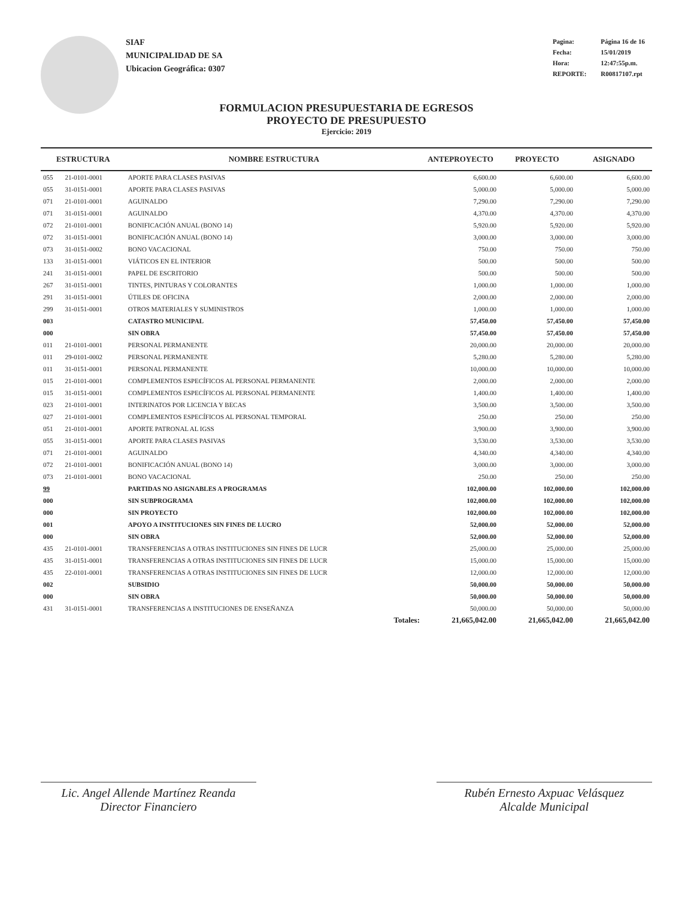SIAF
MUNICIPALIDAD DE SA
Ubicacion Geográfica: 0307
| Pagina: | Página 16 de 16 |
| Fecha: | 15/01/2019 |
| Hora: | 12:47:55p.m. |
| REPORTE: | R00817107.rpt |
FORMULACION PRESUPUESTARIA DE EGRESOS
PROYECTO DE PRESUPUESTO
Ejercicio: 2019
| ESTRUCTURA | | NOMBRE ESTRUCTURA | ANTEPROYECTO | PROYECTO | ASIGNADO |
| --- | --- | --- | --- | --- | --- |
| 055 | 21-0101-0001 | APORTE PARA CLASES PASIVAS | 6,600.00 | 6,600.00 | 6,600.00 |
| 055 | 31-0151-0001 | APORTE PARA CLASES PASIVAS | 5,000.00 | 5,000.00 | 5,000.00 |
| 071 | 21-0101-0001 | AGUINALDO | 7,290.00 | 7,290.00 | 7,290.00 |
| 071 | 31-0151-0001 | AGUINALDO | 4,370.00 | 4,370.00 | 4,370.00 |
| 072 | 21-0101-0001 | BONIFICACIÓN ANUAL (BONO 14) | 5,920.00 | 5,920.00 | 5,920.00 |
| 072 | 31-0151-0001 | BONIFICACIÓN ANUAL (BONO 14) | 3,000.00 | 3,000.00 | 3,000.00 |
| 073 | 31-0151-0002 | BONO VACACIONAL | 750.00 | 750.00 | 750.00 |
| 133 | 31-0151-0001 | VIÁTICOS EN EL INTERIOR | 500.00 | 500.00 | 500.00 |
| 241 | 31-0151-0001 | PAPEL DE ESCRITORIO | 500.00 | 500.00 | 500.00 |
| 267 | 31-0151-0001 | TINTES, PINTURAS Y COLORANTES | 1,000.00 | 1,000.00 | 1,000.00 |
| 291 | 31-0151-0001 | ÚTILES DE OFICINA | 2,000.00 | 2,000.00 | 2,000.00 |
| 299 | 31-0151-0001 | OTROS MATERIALES Y SUMINISTROS | 1,000.00 | 1,000.00 | 1,000.00 |
| 003 | | CATASTRO MUNICIPAL | 57,450.00 | 57,450.00 | 57,450.00 |
| 000 | | SIN OBRA | 57,450.00 | 57,450.00 | 57,450.00 |
| 011 | 21-0101-0001 | PERSONAL PERMANENTE | 20,000.00 | 20,000.00 | 20,000.00 |
| 011 | 29-0101-0002 | PERSONAL PERMANENTE | 5,280.00 | 5,280.00 | 5,280.00 |
| 011 | 31-0151-0001 | PERSONAL PERMANENTE | 10,000.00 | 10,000.00 | 10,000.00 |
| 015 | 21-0101-0001 | COMPLEMENTOS ESPECÍFICOS AL PERSONAL PERMANENTE | 2,000.00 | 2,000.00 | 2,000.00 |
| 015 | 31-0151-0001 | COMPLEMENTOS ESPECÍFICOS AL PERSONAL PERMANENTE | 1,400.00 | 1,400.00 | 1,400.00 |
| 023 | 21-0101-0001 | INTERINATOS POR LICENCIA Y BECAS | 3,500.00 | 3,500.00 | 3,500.00 |
| 027 | 21-0101-0001 | COMPLEMENTOS ESPECÍFICOS AL PERSONAL TEMPORAL | 250.00 | 250.00 | 250.00 |
| 051 | 21-0101-0001 | APORTE PATRONAL AL IGSS | 3,900.00 | 3,900.00 | 3,900.00 |
| 055 | 31-0151-0001 | APORTE PARA CLASES PASIVAS | 3,530.00 | 3,530.00 | 3,530.00 |
| 071 | 21-0101-0001 | AGUINALDO | 4,340.00 | 4,340.00 | 4,340.00 |
| 072 | 21-0101-0001 | BONIFICACIÓN ANUAL (BONO 14) | 3,000.00 | 3,000.00 | 3,000.00 |
| 073 | 21-0101-0001 | BONO VACACIONAL | 250.00 | 250.00 | 250.00 |
| 99 | | PARTIDAS NO ASIGNABLES A PROGRAMAS | 102,000.00 | 102,000.00 | 102,000.00 |
| 000 | | SIN SUBPROGRAMA | 102,000.00 | 102,000.00 | 102,000.00 |
| 000 | | SIN PROYECTO | 102,000.00 | 102,000.00 | 102,000.00 |
| 001 | | APOYO A INSTITUCIONES SIN FINES DE LUCRO | 52,000.00 | 52,000.00 | 52,000.00 |
| 000 | | SIN OBRA | 52,000.00 | 52,000.00 | 52,000.00 |
| 435 | 21-0101-0001 | TRANSFERENCIAS A OTRAS INSTITUCIONES SIN FINES DE LUCR | 25,000.00 | 25,000.00 | 25,000.00 |
| 435 | 31-0151-0001 | TRANSFERENCIAS A OTRAS INSTITUCIONES SIN FINES DE LUCR | 15,000.00 | 15,000.00 | 15,000.00 |
| 435 | 22-0101-0001 | TRANSFERENCIAS A OTRAS INSTITUCIONES SIN FINES DE LUCR | 12,000.00 | 12,000.00 | 12,000.00 |
| 002 | | SUBSIDIO | 50,000.00 | 50,000.00 | 50,000.00 |
| 000 | | SIN OBRA | 50,000.00 | 50,000.00 | 50,000.00 |
| 431 | 31-0151-0001 | TRANSFERENCIAS A INSTITUCIONES DE ENSEÑANZA | 50,000.00 | 50,000.00 | 50,000.00 |
| | | Totales: | 21,665,042.00 | 21,665,042.00 | 21,665,042.00 |
Lic. Angel Allende Martínez Reanda
Director Financiero
Rubén Ernesto Axpuac Velásquez
Alcalde Municipal